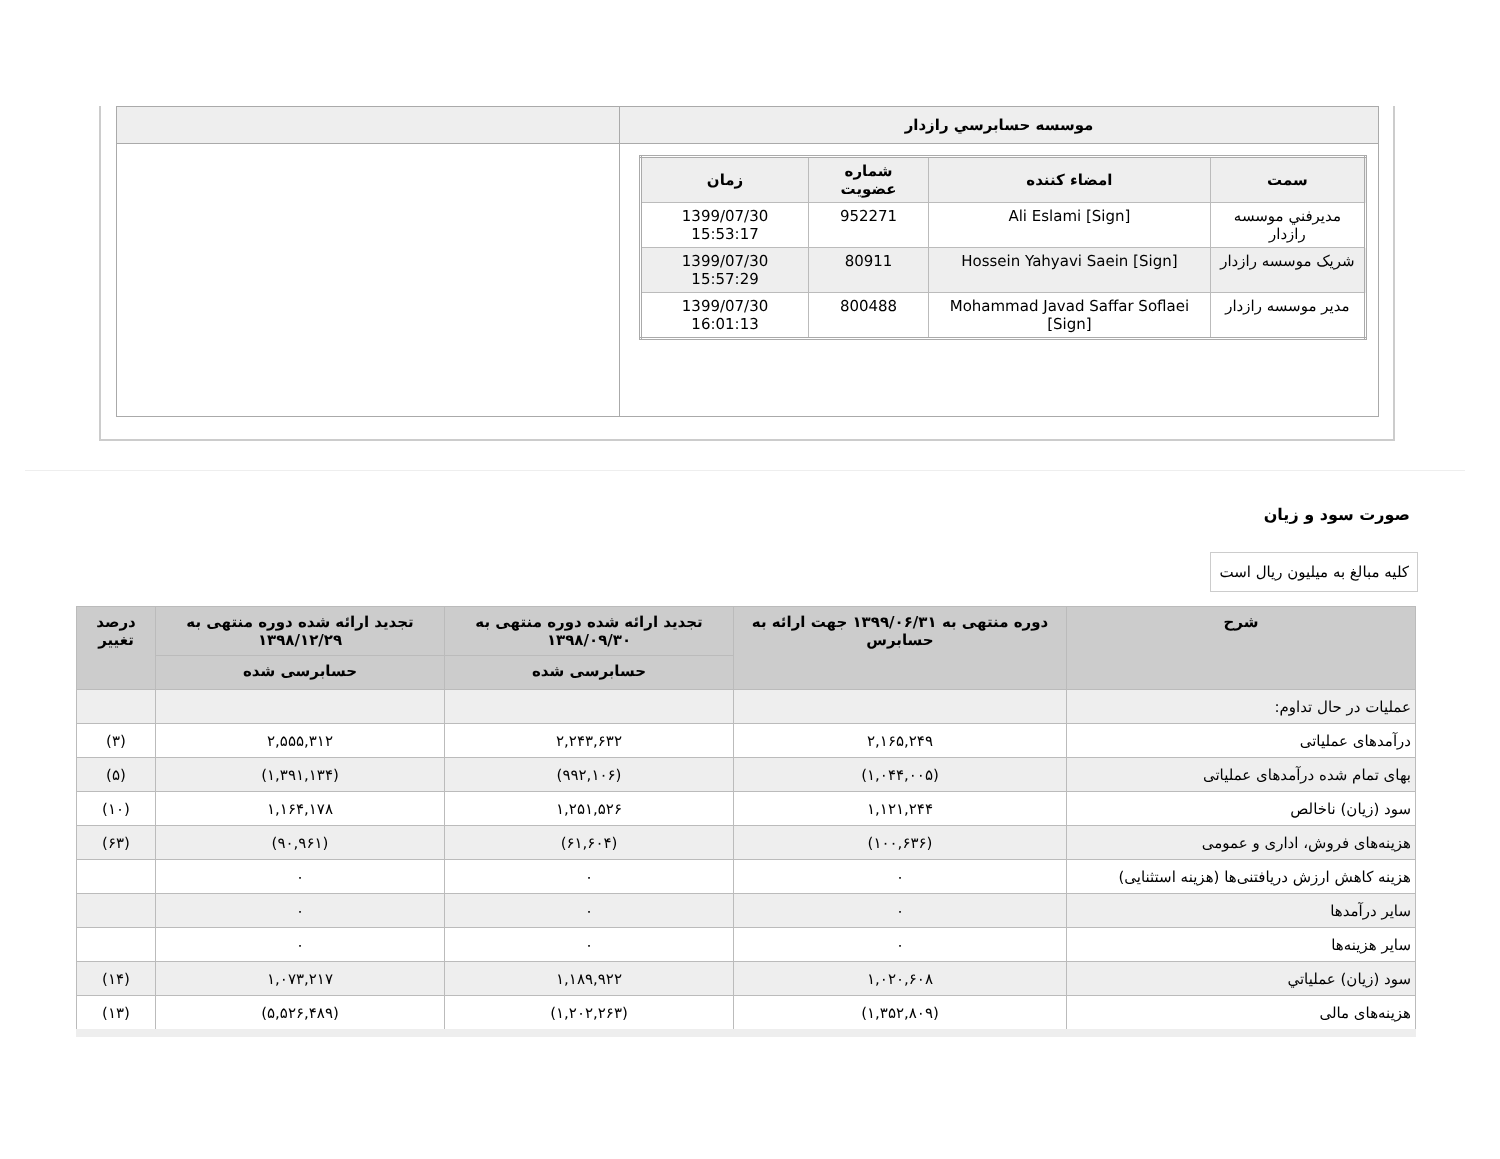| موسسه حسابرسي رازدار | |
| / سمت / امضاء کننده / شماره عضویت / زمان / / --- / --- / --- / --- / / مديرفني موسسه رازدار / Ali Eslami [Sign] / 952271 / 1399/07/30 15:53:17 / / شریک موسسه رازدار / Hossein Yahyavi Saein [Sign] / 80911 / 1399/07/30 15:57:29 / / مدیر موسسه رازدار / Mohammad Javad Saffar Soflaei [Sign] / 800488 / 1399/07/30 16:01:13 / | |
صورت سود و زیان
کلیه مبالغ به میلیون ریال است
| شرح | دوره منتهی به ۱۳۹۹/۰۶/۳۱ جهت ارائه به حسابرس | تجدید ارائه شده دوره منتهی به ۱۳۹۸/۰۹/۳۰ | تجدید ارائه شده دوره منتهی به ۱۳۹۸/۱۲/۲۹ | درصد تغییر |
| --- | --- | --- | --- | --- |
| | | حسابرسی شده | حسابرسی شده | |
| عملیات در حال تداوم: | | | | |
| درآمدهای عملیاتی | ۲,۱۶۵,۲۴۹ | ۲,۲۴۳,۶۳۲ | ۲,۵۵۵,۳۱۲ | (۳) |
| بهای تمام شده درآمدهای عملیاتی | (۱,۰۴۴,۰۰۵) | (۹۹۲,۱۰۶) | (۱,۳۹۱,۱۳۴) | (۵) |
| سود (زیان) ناخالص | ۱,۱۲۱,۲۴۴ | ۱,۲۵۱,۵۲۶ | ۱,۱۶۴,۱۷۸ | (۱۰) |
| هزینه‌های فروش، اداری و عمومی | (۱۰۰,۶۳۶) | (۶۱,۶۰۴) | (۹۰,۹۶۱) | (۶۳) |
| هزینه کاهش ارزش دریافتنی‌ها (هزینه استثنایی) | ۰ | ۰ | ۰ | |
| سایر درآمدها | ۰ | ۰ | ۰ | |
| سایر هزینه‌ها | ۰ | ۰ | ۰ | |
| سود (زیان) عملیاتي | ۱,۰۲۰,۶۰۸ | ۱,۱۸۹,۹۲۲ | ۱,۰۷۳,۲۱۷ | (۱۴) |
| هزینه‌های مالی | (۱,۳۵۲,۸۰۹) | (۱,۲۰۲,۲۶۳) | (۵,۵۲۶,۴۸۹) | (۱۳) |